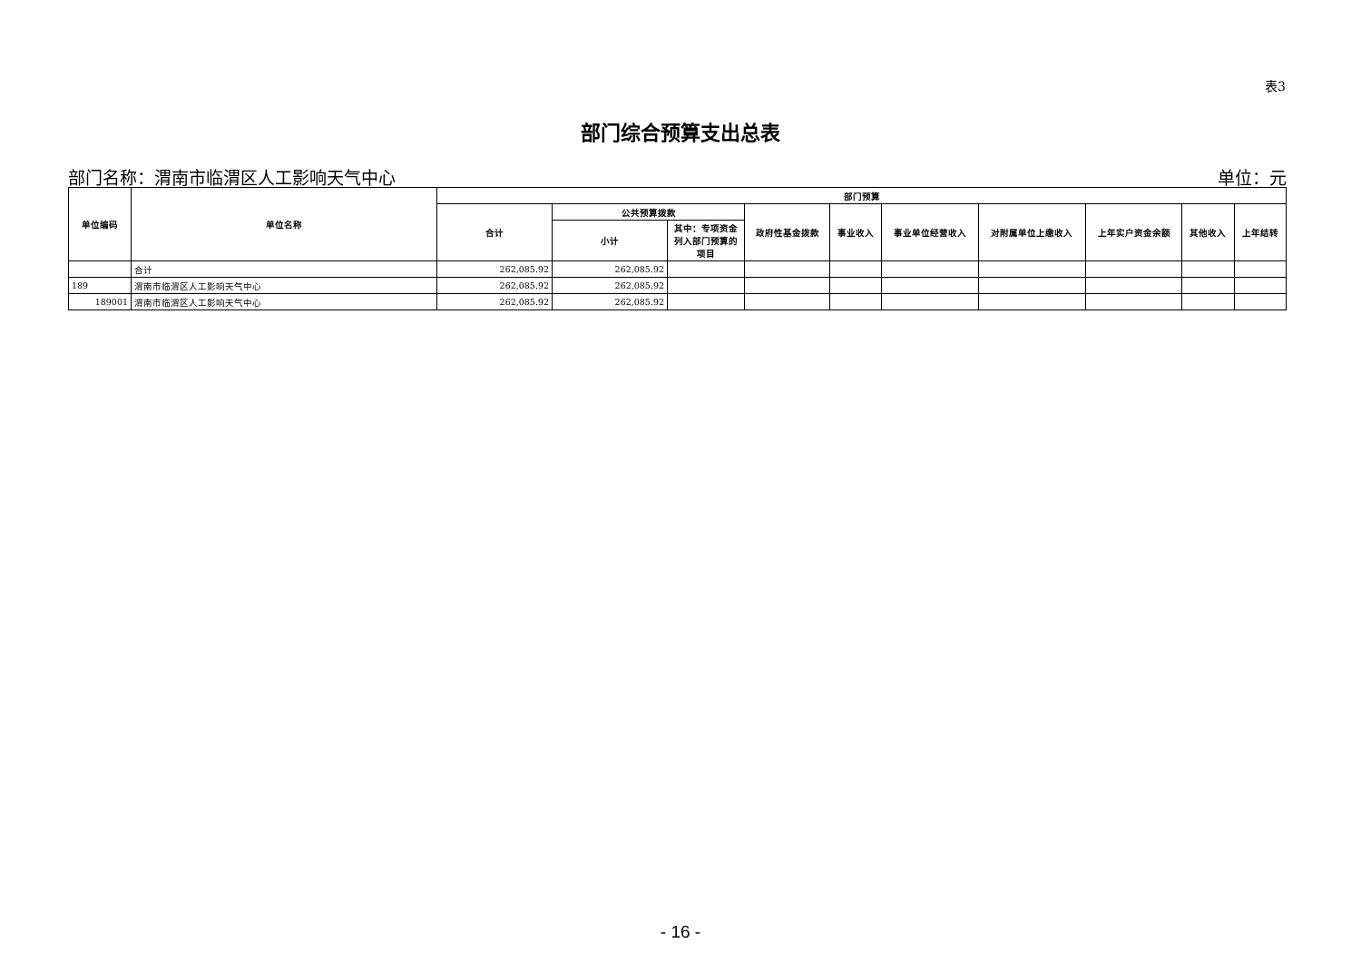表3
部门综合预算支出总表
部门名称：渭南市临渭区人工影响天气中心 单位：元
| 单位编码 | 单位名称 | 部门预算 | | | | | | | | | |
| --- | --- | --- | --- | --- | --- | --- | --- | --- | --- | --- | --- |
| | | 合计 | 公共预算拨款 | | 政府性基金拨款 | 事业收入 | 事业单位经营收入 | 对附属单位上缴收入 | 上年实户资金余额 | 其他收入 | 上年结转 |
| | | | 小计 | 其中：专项资金列入部门预算的项目 | | | | | | | |
| | 合计 | 262,085.92 | 262,085.92 | | | | | | | | |
| 189 | 渭南市临渭区人工影响天气中心 | 262,085.92 | 262,085.92 | | | | | | | | |
| 189001 | 渭南市临渭区人工影响天气中心 | 262,085.92 | 262,085.92 | | | | | | | | |
- 16 -